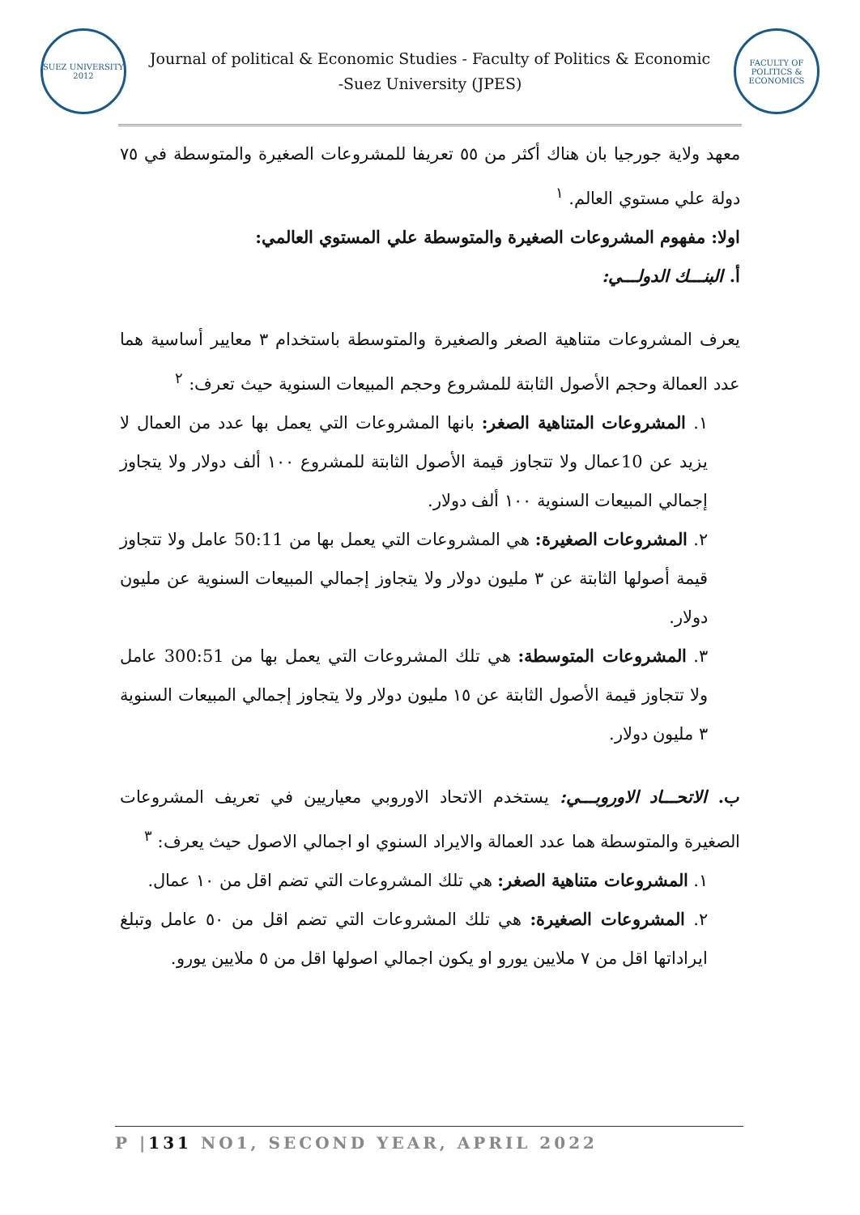SUEZ UNIVERSITY 2012
Journal of political & Economic Studies - Faculty of Politics & Economic -Suez University (JPES)
FACULTY OF POLITICS & ECONOMICS
معهد ولاية جورجيا بان هناك أكثر من ٥٥ تعريفا للمشروعات الصغيرة والمتوسطة في ٧٥ دولة علي مستوي العالم. <sup>١</sup>
اولا: مفهوم المشروعات الصغيرة والمتوسطة علي المستوي العالمي:
أ. البنـــك الدولـــي:
يعرف المشروعات متناهية الصغر والصغيرة والمتوسطة باستخدام ٣ معايير أساسية هما عدد العمالة وحجم الأصول الثابتة للمشروع وحجم المبيعات السنوية حيث تعرف: <sup>٢</sup>
١. المشروعات المتناهية الصغر: بانها المشروعات التي يعمل بها عدد من العمال لا يزيد عن 10عمال ولا تتجاوز قيمة الأصول الثابتة للمشروع ١٠٠ ألف دولار ولا يتجاوز إجمالي المبيعات السنوية ١٠٠ ألف دولار.
٢. المشروعات الصغيرة: هي المشروعات التي يعمل بها من 50:11 عامل ولا تتجاوز قيمة أصولها الثابتة عن ٣ مليون دولار ولا يتجاوز إجمالي المبيعات السنوية عن مليون دولار.
٣. المشروعات المتوسطة: هي تلك المشروعات التي يعمل بها من 300:51 عامل ولا تتجاوز قيمة الأصول الثابتة عن ١٥ مليون دولار ولا يتجاوز إجمالي المبيعات السنوية ٣ مليون دولار.
ب. الاتحـــاد الاوروبـــي: يستخدم الاتحاد الاوروبي معياريين في تعريف المشروعات الصغيرة والمتوسطة هما عدد العمالة والايراد السنوي او اجمالي الاصول حيث يعرف: <sup>٣</sup>
١. المشروعات متناهية الصغر: هي تلك المشروعات التي تضم اقل من ١٠ عمال.
٢. المشروعات الصغيرة: هي تلك المشروعات التي تضم اقل من ٥٠ عامل وتبلغ ايراداتها اقل من ٧ ملايين يورو او يكون اجمالي اصولها اقل من ٥ ملايين يورو.
P |131 NO1, SECOND YEAR, APRIL 2022